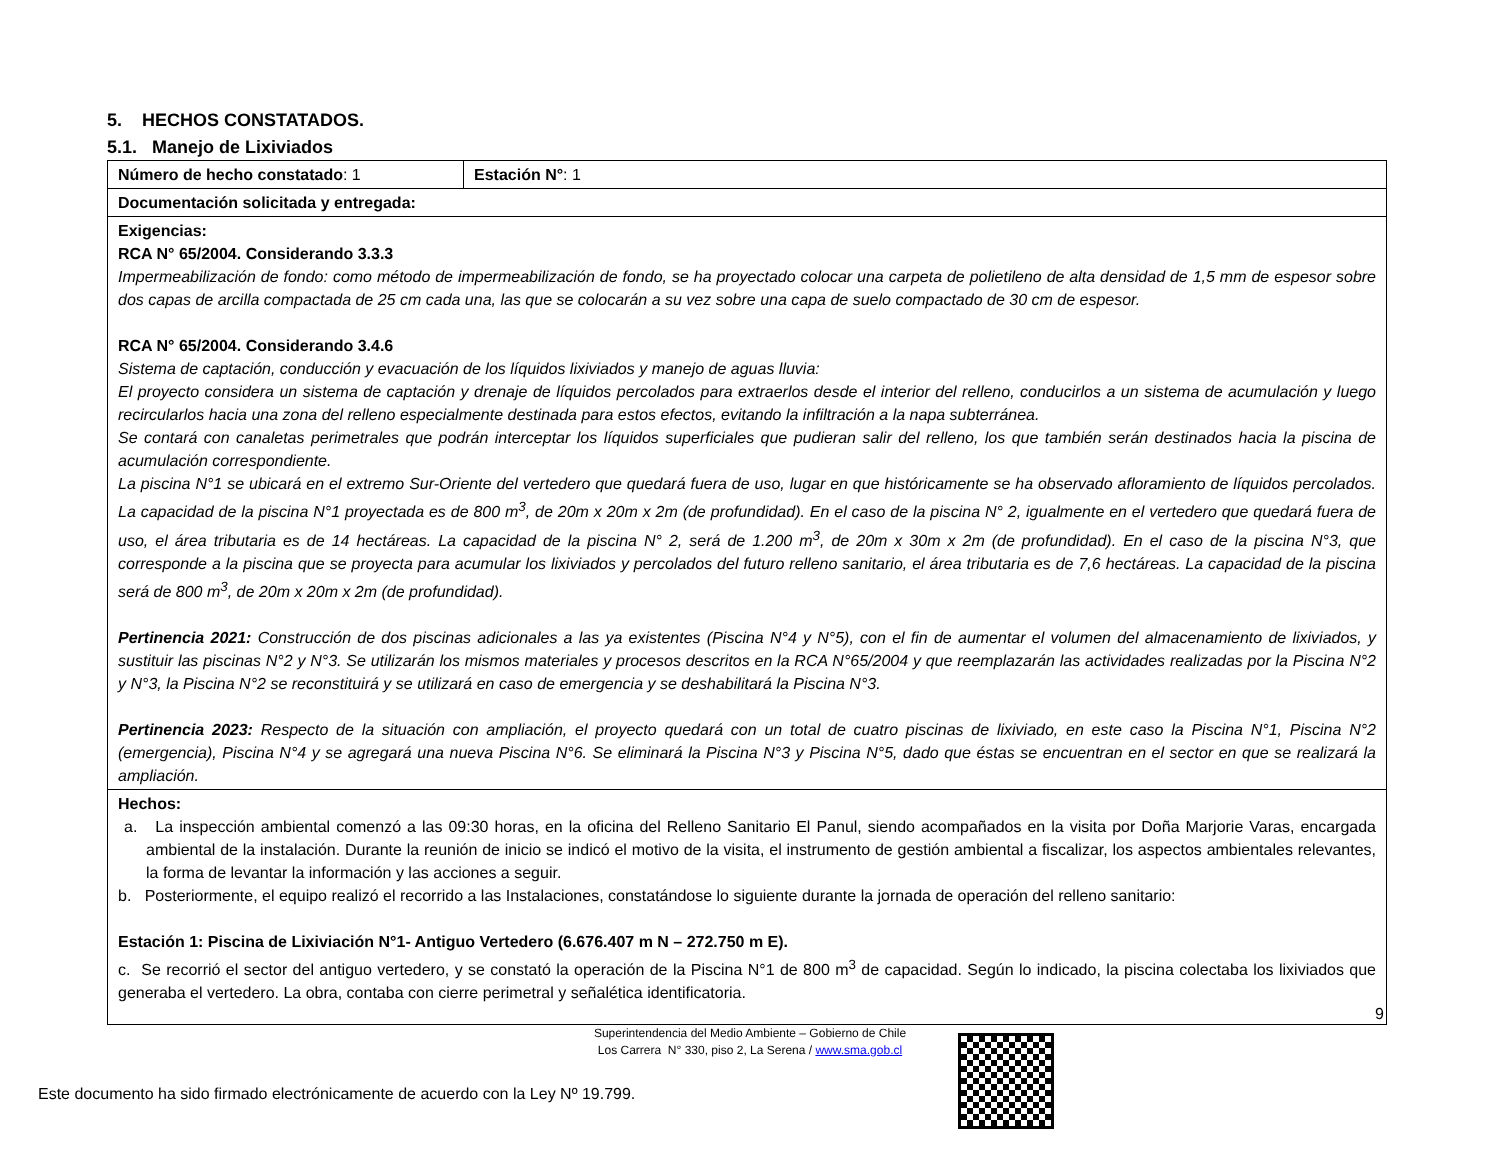5. HECHOS CONSTATADOS.
5.1. Manejo de Lixiviados
| Número de hecho constatado : 1 | Estación N° : 1 |
| Documentación solicitada y entregada: | |
| Exigencias: RCA N° 65/2004. Considerando 3.3.3 Impermeabilización de fondo: como método de impermeabilización de fondo, se ha proyectado colocar una carpeta de polietileno de alta densidad de 1,5 mm de espesor sobre dos capas de arcilla compactada de 25 cm cada una, las que se colocarán a su vez sobre una capa de suelo compactado de 30 cm de espesor. RCA N° 65/2004. Considerando 3.4.6 Sistema de captación, conducción y evacuación de los líquidos lixiviados y manejo de aguas lluvia: El proyecto considera un sistema de captación y drenaje de líquidos percolados para extraerlos desde el interior del relleno, conducirlos a un sistema de acumulación y luego recircularlos hacia una zona del relleno especialmente destinada para estos efectos, evitando la infiltración a la napa subterránea. Se contará con canaletas perimetrales que podrán interceptar los líquidos superficiales que pudieran salir del relleno, los que también serán destinados hacia la piscina de acumulación correspondiente. La piscina N°1 se ubicará en el extremo Sur-Oriente del vertedero que quedará fuera de uso, lugar en que históricamente se ha observado afloramiento de líquidos percolados. La capacidad de la piscina N°1 proyectada es de 800 m<sup>3</sup>, de 20m x 20m x 2m (de profundidad). En el caso de la piscina N° 2, igualmente en el vertedero que quedará fuera de uso, el área tributaria es de 14 hectáreas. La capacidad de la piscina N° 2, será de 1.200 m<sup>3</sup>, de 20m x 30m x 2m (de profundidad). En el caso de la piscina N°3, que corresponde a la piscina que se proyecta para acumular los lixiviados y percolados del futuro relleno sanitario, el área tributaria es de 7,6 hectáreas. La capacidad de la piscina será de 800 m<sup>3</sup>, de 20m x 20m x 2m (de profundidad). Pertinencia 2021: Construcción de dos piscinas adicionales a las ya existentes (Piscina N°4 y N°5), con el fin de aumentar el volumen del almacenamiento de lixiviados, y sustituir las piscinas N°2 y N°3. Se utilizarán los mismos materiales y procesos descritos en la RCA N°65/2004 y que reemplazarán las actividades realizadas por la Piscina N°2 y N°3, la Piscina N°2 se reconstituirá y se utilizará en caso de emergencia y se deshabilitará la Piscina N°3. Pertinencia 2023: Respecto de la situación con ampliación, el proyecto quedará con un total de cuatro piscinas de lixiviado, en este caso la Piscina N°1, Piscina N°2 (emergencia), Piscina N°4 y se agregará una nueva Piscina N°6. Se eliminará la Piscina N°3 y Piscina N°5, dado que éstas se encuentran en el sector en que se realizará la ampliación. | |
| Hechos: a. La inspección ambiental comenzó a las 09:30 horas, en la oficina del Relleno Sanitario El Panul, siendo acompañados en la visita por Doña Marjorie Varas, encargada ambiental de la instalación. Durante la reunión de inicio se indicó el motivo de la visita, el instrumento de gestión ambiental a fiscalizar, los aspectos ambientales relevantes, la forma de levantar la información y las acciones a seguir. b. Posteriormente, el equipo realizó el recorrido a las Instalaciones, constatándose lo siguiente durante la jornada de operación del relleno sanitario: Estación 1: Piscina de Lixiviación N°1- Antiguo Vertedero (6.676.407 m N – 272.750 m E). c. Se recorrió el sector del antiguo vertedero, y se constató la operación de la Piscina N°1 de 800 m<sup>3</sup> de capacidad. Según lo indicado, la piscina colectaba los lixiviados que generaba el vertedero. La obra, contaba con cierre perimetral y señalética identificatoria. | |
9
Superintendencia del Medio Ambiente – Gobierno de Chile
Los Carrera N° 330, piso 2, La Serena / www.sma.gob.cl
Este documento ha sido firmado electrónicamente de acuerdo con la Ley Nº 19.799.